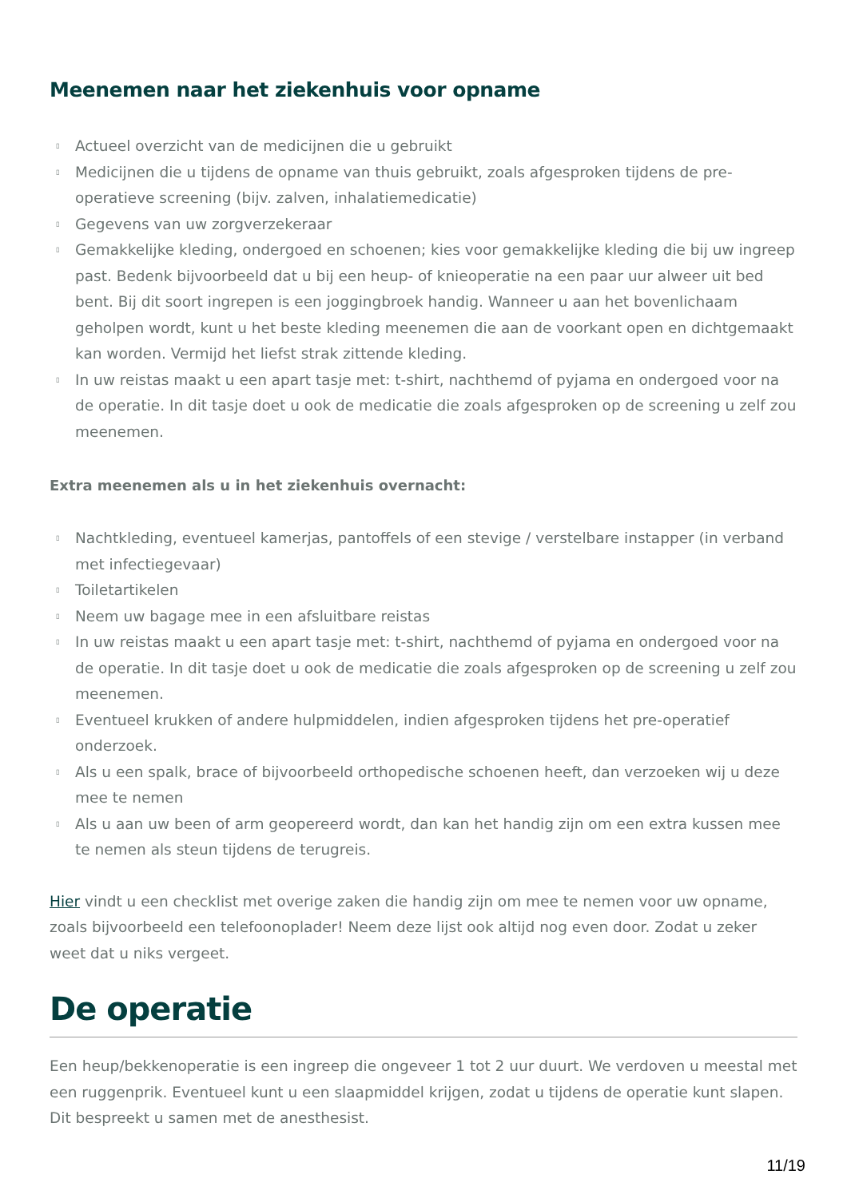Meenemen naar het ziekenhuis voor opname
▯ Actueel overzicht van de medicijnen die u gebruikt
▯ Medicijnen die u tijdens de opname van thuis gebruikt, zoals afgesproken tijdens de pre-operatieve screening (bijv. zalven, inhalatiemedicatie)
▯ Gegevens van uw zorgverzekeraar
▯ Gemakkelijke kleding, ondergoed en schoenen; kies voor gemakkelijke kleding die bij uw ingreep past. Bedenk bijvoorbeeld dat u bij een heup- of knieoperatie na een paar uur alweer uit bed bent. Bij dit soort ingrepen is een joggingbroek handig. Wanneer u aan het bovenlichaam geholpen wordt, kunt u het beste kleding meenemen die aan de voorkant open en dichtgemaakt kan worden. Vermijd het liefst strak zittende kleding.
▯ In uw reistas maakt u een apart tasje met: t-shirt, nachthemd of pyjama en ondergoed voor na de operatie. In dit tasje doet u ook de medicatie die zoals afgesproken op de screening u zelf zou meenemen.
Extra meenemen als u in het ziekenhuis overnacht:
▯ Nachtkleding, eventueel kamerjas, pantoffels of een stevige / verstelbare instapper (in verband met infectiegevaar)
▯ Toiletartikelen
▯ Neem uw bagage mee in een afsluitbare reistas
▯ In uw reistas maakt u een apart tasje met: t-shirt, nachthemd of pyjama en ondergoed voor na de operatie. In dit tasje doet u ook de medicatie die zoals afgesproken op de screening u zelf zou meenemen.
▯ Eventueel krukken of andere hulpmiddelen, indien afgesproken tijdens het pre-operatief onderzoek.
▯ Als u een spalk, brace of bijvoorbeeld orthopedische schoenen heeft, dan verzoeken wij u deze mee te nemen
▯ Als u aan uw been of arm geopereerd wordt, dan kan het handig zijn om een extra kussen mee te nemen als steun tijdens de terugreis.
Hier vindt u een checklist met overige zaken die handig zijn om mee te nemen voor uw opname, zoals bijvoorbeeld een telefoonoplader! Neem deze lijst ook altijd nog even door. Zodat u zeker weet dat u niks vergeet.
De operatie
Een heup/bekkenoperatie is een ingreep die ongeveer 1 tot 2 uur duurt. We verdoven u meestal met een ruggenprik. Eventueel kunt u een slaapmiddel krijgen, zodat u tijdens de operatie kunt slapen. Dit bespreekt u samen met de anesthesist.
11/19